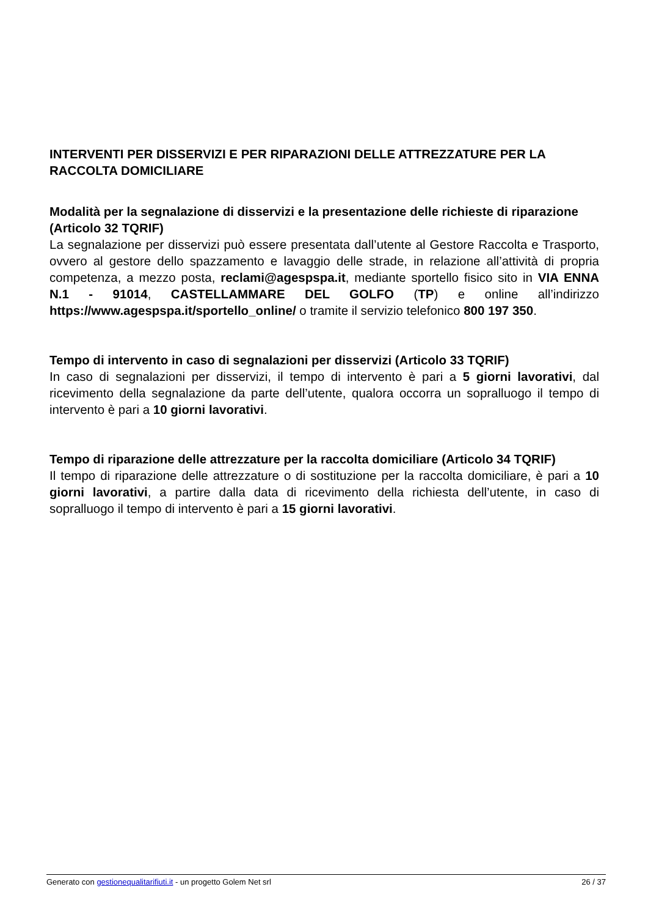INTERVENTI PER DISSERVIZI E PER RIPARAZIONI DELLE ATTREZZATURE PER LA RACCOLTA DOMICILIARE
Modalità per la segnalazione di disservizi e la presentazione delle richieste di riparazione (Articolo 32 TQRIF)
La segnalazione per disservizi può essere presentata dall’utente al Gestore Raccolta e Trasporto, ovvero al gestore dello spazzamento e lavaggio delle strade, in relazione all’attività di propria competenza, a mezzo posta, reclami@agespspa.it, mediante sportello fisico sito in VIA ENNA N.1 - 91014, CASTELLAMMARE DEL GOLFO (TP) e online all’indirizzo https://www.agespspa.it/sportello_online/ o tramite il servizio telefonico 800 197 350.
Tempo di intervento in caso di segnalazioni per disservizi (Articolo 33 TQRIF)
In caso di segnalazioni per disservizi, il tempo di intervento è pari a 5 giorni lavorativi, dal ricevimento della segnalazione da parte dell’utente, qualora occorra un sopralluogo il tempo di intervento è pari a 10 giorni lavorativi.
Tempo di riparazione delle attrezzature per la raccolta domiciliare (Articolo 34 TQRIF)
Il tempo di riparazione delle attrezzature o di sostituzione per la raccolta domiciliare, è pari a 10 giorni lavorativi, a partire dalla data di ricevimento della richiesta dell’utente, in caso di sopralluogo il tempo di intervento è pari a 15 giorni lavorativi.
Generato con gestionequalitarifiuti.it - un progetto Golem Net srl 26 / 37